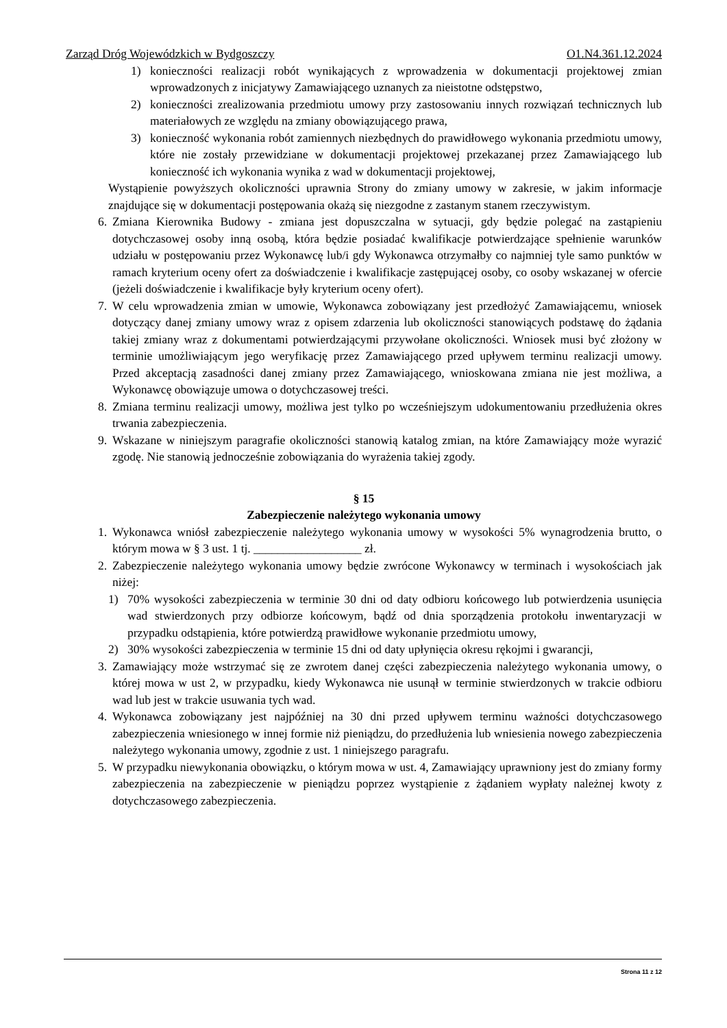Zarząd Dróg Wojewódzkich w Bydgoszczy O1.N4.361.12.2024
1) konieczności realizacji robót wynikających z wprowadzenia w dokumentacji projektowej zmian wprowadzonych z inicjatywy Zamawiającego uznanych za nieistotne odstępstwo,
2) konieczności zrealizowania przedmiotu umowy przy zastosowaniu innych rozwiązań technicznych lub materiałowych ze względu na zmiany obowiązującego prawa,
3) konieczność wykonania robót zamiennych niezbędnych do prawidłowego wykonania przedmiotu umowy, które nie zostały przewidziane w dokumentacji projektowej przekazanej przez Zamawiającego lub konieczność ich wykonania wynika z wad w dokumentacji projektowej,
Wystąpienie powyższych okoliczności uprawnia Strony do zmiany umowy w zakresie, w jakim informacje znajdujące się w dokumentacji postępowania okażą się niezgodne z zastanym stanem rzeczywistym.
6. Zmiana Kierownika Budowy - zmiana jest dopuszczalna w sytuacji, gdy będzie polegać na zastąpieniu dotychczasowej osoby inną osobą, która będzie posiadać kwalifikacje potwierdzające spełnienie warunków udziału w postępowaniu przez Wykonawcę lub/i gdy Wykonawca otrzymałby co najmniej tyle samo punktów w ramach kryterium oceny ofert za doświadczenie i kwalifikacje zastępującej osoby, co osoby wskazanej w ofercie (jeżeli doświadczenie i kwalifikacje były kryterium oceny ofert).
7. W celu wprowadzenia zmian w umowie, Wykonawca zobowiązany jest przedłożyć Zamawiającemu, wniosek dotyczący danej zmiany umowy wraz z opisem zdarzenia lub okoliczności stanowiących podstawę do żądania takiej zmiany wraz z dokumentami potwierdzającymi przywołane okoliczności. Wniosek musi być złożony w terminie umożliwiającym jego weryfikację przez Zamawiającego przed upływem terminu realizacji umowy. Przed akceptacją zasadności danej zmiany przez Zamawiającego, wnioskowana zmiana nie jest możliwa, a Wykonawcę obowiązuje umowa o dotychczasowej treści.
8. Zmiana terminu realizacji umowy, możliwa jest tylko po wcześniejszym udokumentowaniu przedłużenia okres trwania zabezpieczenia.
9. Wskazane w niniejszym paragrafie okoliczności stanowią katalog zmian, na które Zamawiający może wyrazić zgodę. Nie stanowią jednocześnie zobowiązania do wyrażenia takiej zgody.
§ 15
Zabezpieczenie należytego wykonania umowy
1. Wykonawca wniósł zabezpieczenie należytego wykonania umowy w wysokości 5% wynagrodzenia brutto, o którym mowa w § 3 ust. 1 tj. __________________ zł.
2. Zabezpieczenie należytego wykonania umowy będzie zwrócone Wykonawcy w terminach i wysokościach jak niżej:
1) 70% wysokości zabezpieczenia w terminie 30 dni od daty odbioru końcowego lub potwierdzenia usunięcia wad stwierdzonych przy odbiorze końcowym, bądź od dnia sporządzenia protokołu inwentaryzacji w przypadku odstąpienia, które potwierdzą prawidłowe wykonanie przedmiotu umowy,
2) 30% wysokości zabezpieczenia w terminie 15 dni od daty upłynięcia okresu rękojmi i gwarancji,
3. Zamawiający może wstrzymać się ze zwrotem danej części zabezpieczenia należytego wykonania umowy, o której mowa w ust 2, w przypadku, kiedy Wykonawca nie usunął w terminie stwierdzonych w trakcie odbioru wad lub jest w trakcie usuwania tych wad.
4. Wykonawca zobowiązany jest najpóźniej na 30 dni przed upływem terminu ważności dotychczasowego zabezpieczenia wniesionego w innej formie niż pieniądzu, do przedłużenia lub wniesienia nowego zabezpieczenia należytego wykonania umowy, zgodnie z ust. 1 niniejszego paragrafu.
5. W przypadku niewykonania obowiązku, o którym mowa w ust. 4, Zamawiający uprawniony jest do zmiany formy zabezpieczenia na zabezpieczenie w pieniądzu poprzez wystąpienie z żądaniem wypłaty należnej kwoty z dotychczasowego zabezpieczenia.
Strona 11 z 12